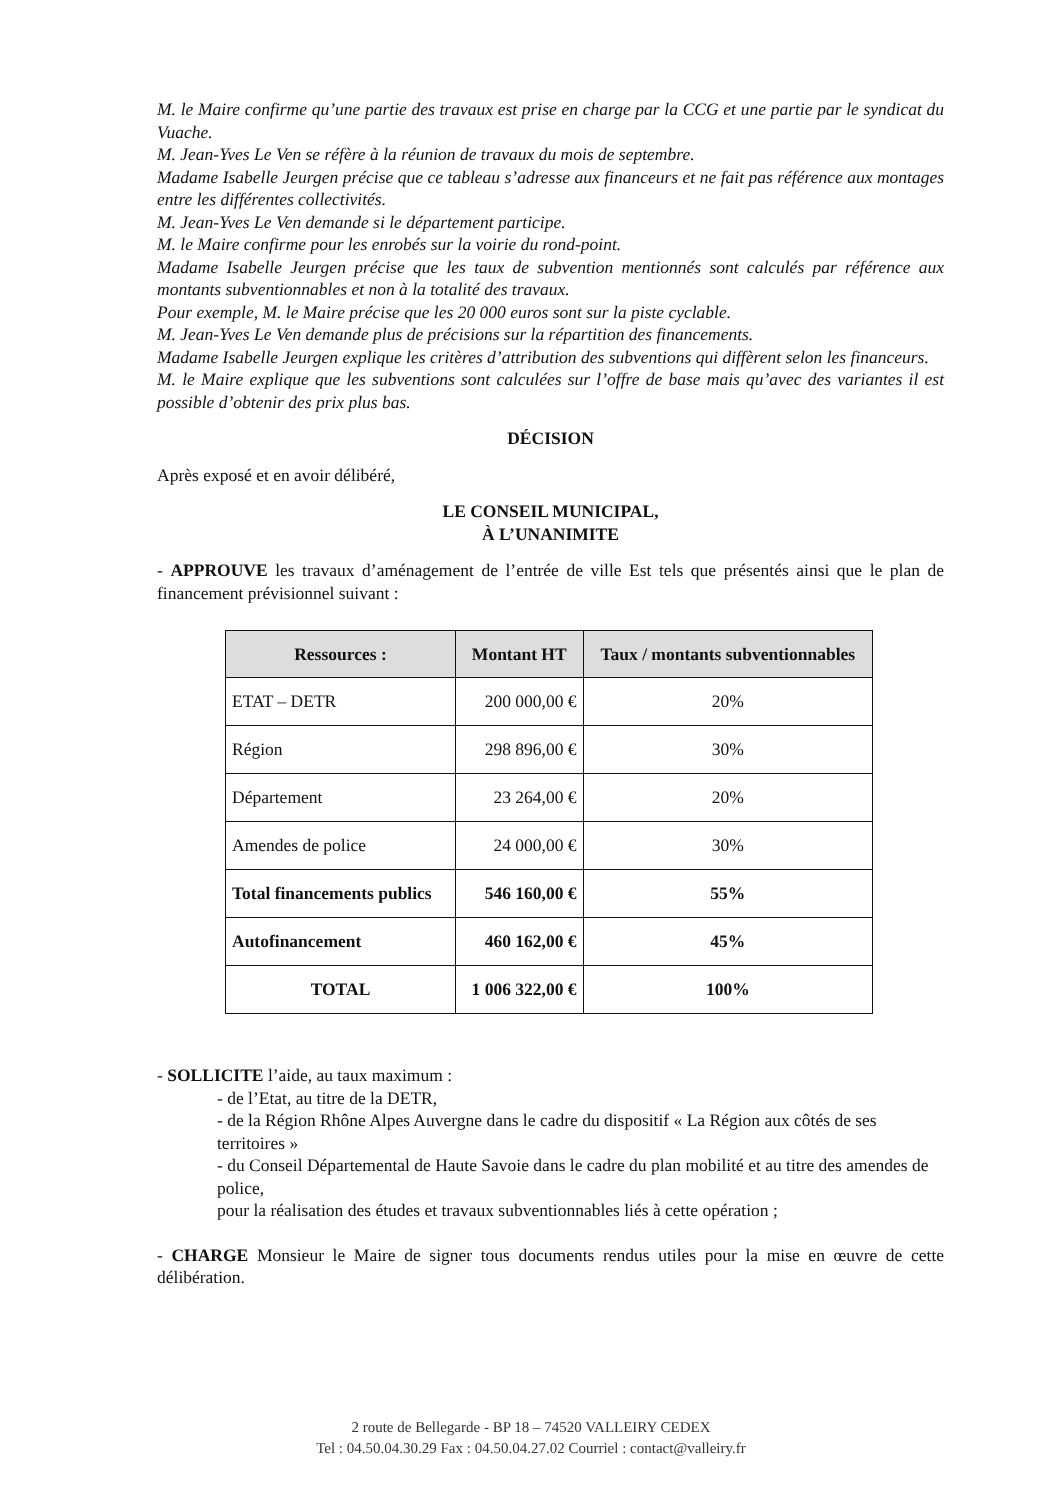M. le Maire confirme qu’une partie des travaux est prise en charge par la CCG et une partie par le syndicat du Vuache.
M. Jean-Yves Le Ven se réfère à la réunion de travaux du mois de septembre.
Madame Isabelle Jeurgen précise que ce tableau s’adresse aux financeurs et ne fait pas référence aux montages entre les différentes collectivités.
M. Jean-Yves Le Ven demande si le département participe.
M. le Maire confirme pour les enrobés sur la voirie du rond-point.
Madame Isabelle Jeurgen précise que les taux de subvention mentionnés sont calculés par référence aux montants subventionnables et non à la totalité des travaux.
Pour exemple, M. le Maire précise que les 20 000 euros sont sur la piste cyclable.
M. Jean-Yves Le Ven demande plus de précisions sur la répartition des financements.
Madame Isabelle Jeurgen explique les critères d’attribution des subventions qui diffèrent selon les financeurs.
M. le Maire explique que les subventions sont calculées sur l’offre de base mais qu’avec des variantes il est possible d’obtenir des prix plus bas.
DÉCISION
Après exposé et en avoir délibéré,
LE CONSEIL MUNICIPAL,
À L’UNANIMITE
- APPROUVE les travaux d’aménagement de l’entrée de ville Est tels que présentés ainsi que le plan de financement prévisionnel suivant :
| Ressources : | Montant HT | Taux / montants subventionnables |
| --- | --- | --- |
| ETAT – DETR | 200 000,00 € | 20% |
| Région | 298 896,00 € | 30% |
| Département | 23 264,00 € | 20% |
| Amendes de police | 24 000,00 € | 30% |
| Total financements publics | 546 160,00 € | 55% |
| Autofinancement | 460 162,00 € | 45% |
| TOTAL | 1 006 322,00 € | 100% |
- SOLLICITE l’aide, au taux maximum :
- de l’Etat, au titre de la DETR,
- de la Région Rhône Alpes Auvergne dans le cadre du dispositif « La Région aux côtés de ses territoires »
- du Conseil Départemental de Haute Savoie dans le cadre du plan mobilité et au titre des amendes de police,
pour la réalisation des études et travaux subventionnables liés à cette opération ;
- CHARGE Monsieur le Maire de signer tous documents rendus utiles pour la mise en œuvre de cette délibération.
2 route de Bellegarde - BP 18 – 74520 VALLEIRY CEDEX
Tel : 04.50.04.30.29 Fax : 04.50.04.27.02 Courriel : contact@valleiry.fr